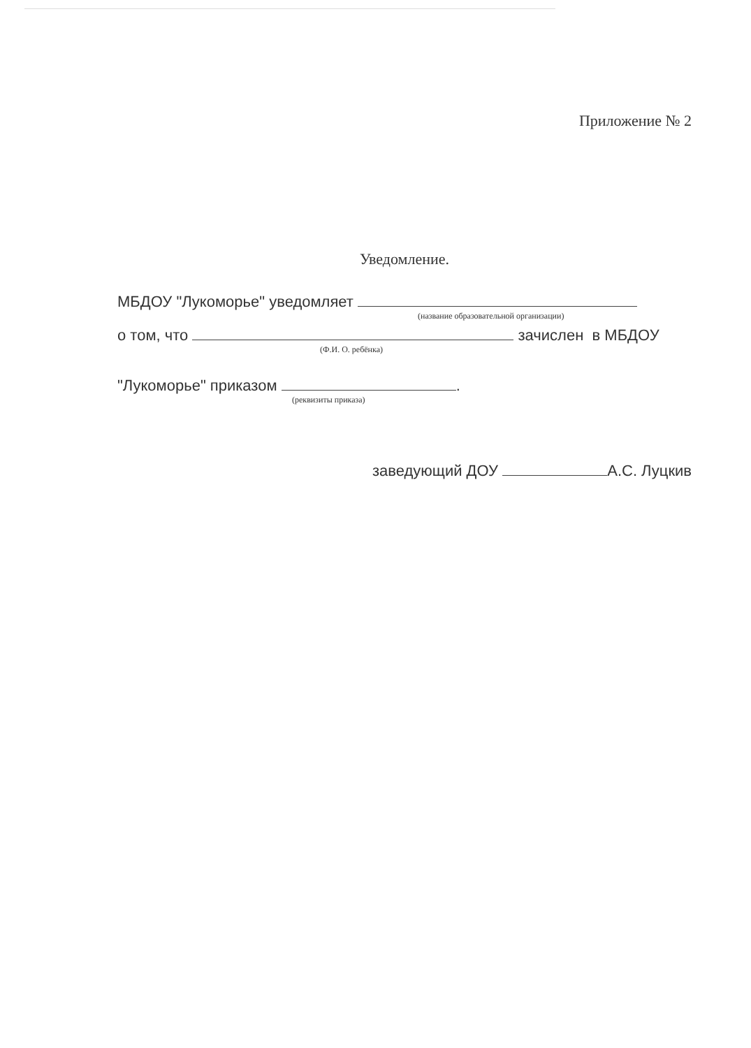Приложение № 2
Уведомление.
МБДОУ "Лукоморье" уведомляет
(название образовательной организации)
о том, что зачислен в МБДОУ
(Ф.И. О. ребёнка)
"Лукоморье" приказом .
(реквизиты приказа)
заведующий ДОУ А.С. Луцкив